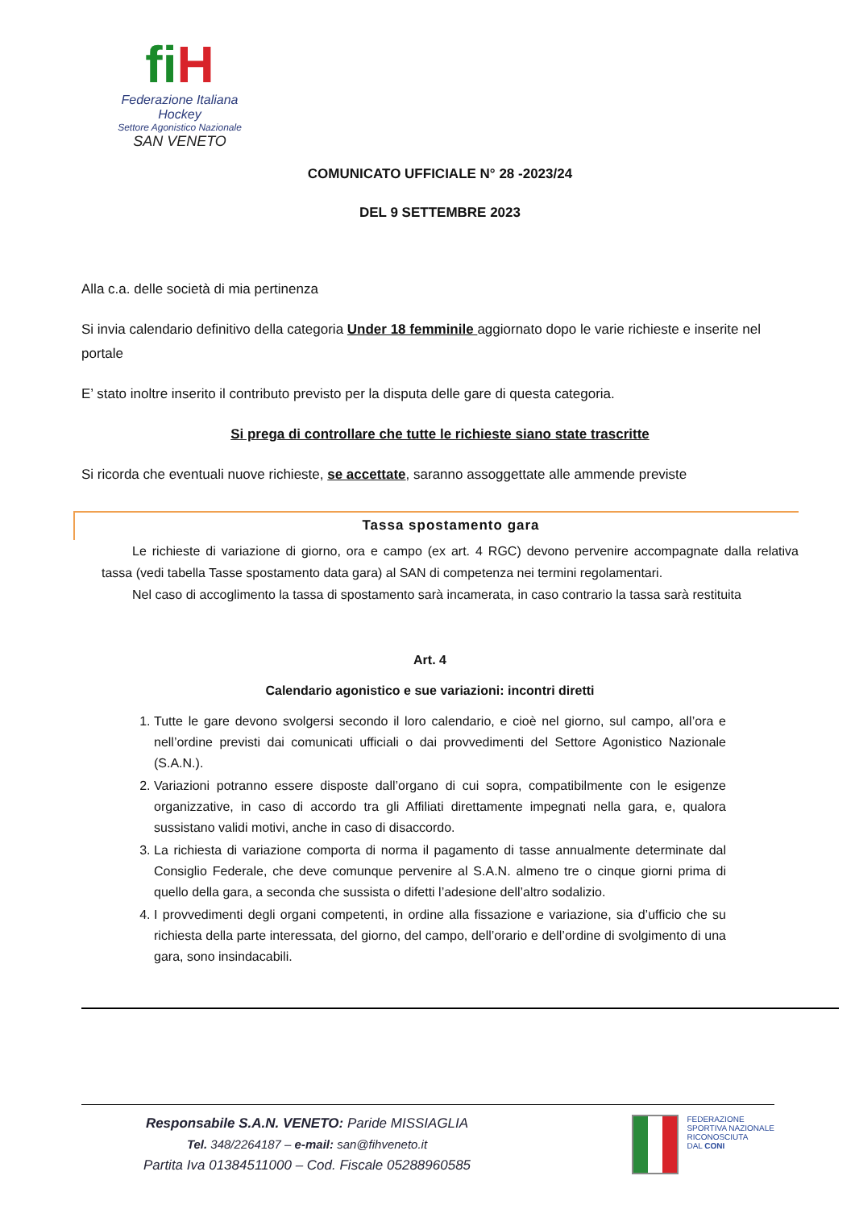fi H
Federazione Italiana Hockey
Settore Agonistico Nazionale
SAN VENETO
COMUNICATO UFFICIALE N° 28 -2023/24
DEL 9 SETTEMBRE 2023
Alla c.a. delle società di mia pertinenza
Si invia calendario definitivo della categoria Under 18 femminile aggiornato dopo le varie richieste e inserite nel portale
E’ stato inoltre inserito il contributo previsto per la disputa delle gare di questa categoria.
Si prega di controllare che tutte le richieste siano state trascritte
Si ricorda che eventuali nuove richieste, se accettate, saranno assoggettate alle ammende previste
Tassa spostamento gara
Le richieste di variazione di giorno, ora e campo (ex art. 4 RGC) devono pervenire accompagnate dalla relativa tassa (vedi tabella Tasse spostamento data gara) al SAN di competenza nei termini regolamentari.
Nel caso di accoglimento la tassa di spostamento sarà incamerata, in caso contrario la tassa sarà restituita
Art. 4
Calendario agonistico e sue variazioni: incontri diretti
1. Tutte le gare devono svolgersi secondo il loro calendario, e cioè nel giorno, sul campo, all’ora e nell’ordine previsti dai comunicati ufficiali o dai provvedimenti del Settore Agonistico Nazionale (S.A.N.).
2. Variazioni potranno essere disposte dall’organo di cui sopra, compatibilmente con le esigenze organizzative, in caso di accordo tra gli Affiliati direttamente impegnati nella gara, e, qualora sussistano validi motivi, anche in caso di disaccordo.
3. La richiesta di variazione comporta di norma il pagamento di tasse annualmente determinate dal Consiglio Federale, che deve comunque pervenire al S.A.N. almeno tre o cinque giorni prima di quello della gara, a seconda che sussista o difetti l’adesione dell’altro sodalizio.
4. I provvedimenti degli organi competenti, in ordine alla fissazione e variazione, sia d’ufficio che su richiesta della parte interessata, del giorno, del campo, dell’orario e dell’ordine di svolgimento di una gara, sono insindacabili.
Responsabile S.A.N. VENETO: Paride MISSIAGLIA
Tel. 348/2264187 – e-mail: san@fihveneto.it
Partita Iva 01384511000 – Cod. Fiscale 05288960585
FEDERAZIONE
SPORTIVA NAZIONALE
RICONOSCIUTA
DAL CONI